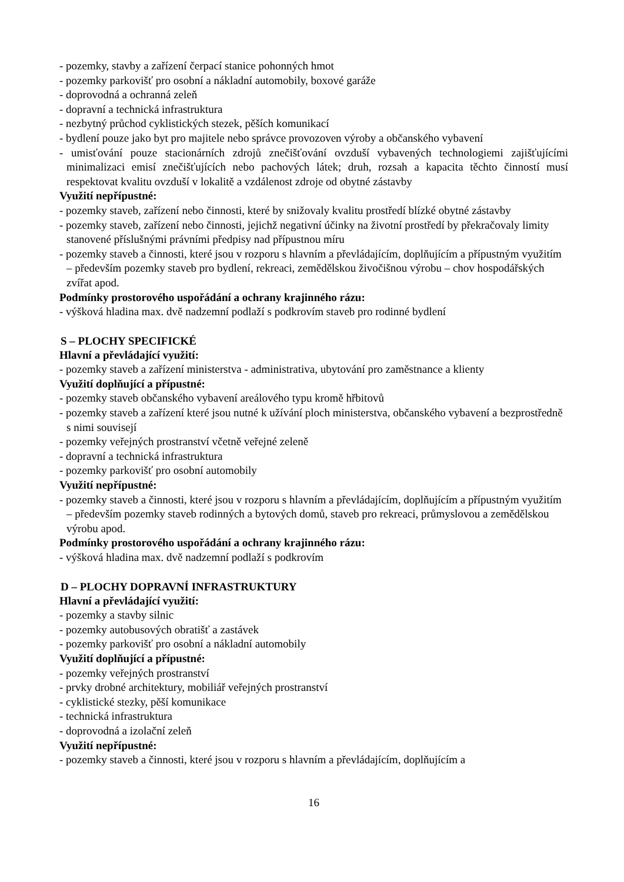- pozemky, stavby a zařízení čerpací stanice pohonných hmot
- pozemky parkovišť pro osobní a nákladní automobily, boxové garáže
- doprovodná a ochranná zeleň
- dopravní a technická infrastruktura
- nezbytný průchod cyklistických stezek, pěších komunikací
- bydlení pouze jako byt pro majitele nebo správce provozoven výroby a občanského vybavení
- umisťování pouze stacionárních zdrojů znečišťování ovzduší vybavených technologiemi zajišťujícími minimalizaci emisí znečišťujících nebo pachových látek; druh, rozsah a kapacita těchto činností musí respektovat kvalitu ovzduší v lokalitě a vzdálenost zdroje od obytné zástavby
Využití nepřípustné:
- pozemky staveb, zařízení nebo činnosti, které by snižovaly kvalitu prostředí blízké obytné zástavby
- pozemky staveb, zařízení nebo činnosti, jejichž negativní účinky na životní prostředí by překračovaly limity stanovené příslušnými právními předpisy nad přípustnou míru
- pozemky staveb a činnosti, které jsou v rozporu s hlavním a převládajícím, doplňujícím a přípustným využitím – především pozemky staveb pro bydlení, rekreaci, zemědělskou živočišnou výrobu – chov hospodářských zvířat apod.
Podmínky prostorového uspořádání a ochrany krajinného rázu:
- výšková hladina max. dvě nadzemní podlaží s podkrovím staveb pro rodinné bydlení
S – PLOCHY SPECIFICKÉ
Hlavní a převládající využití:
- pozemky staveb a zařízení ministerstva - administrativa, ubytování pro zaměstnance a klienty
Využití doplňující a přípustné:
- pozemky staveb občanského vybavení areálového typu kromě hřbitovů
- pozemky staveb a zařízení které jsou nutné k užívání ploch ministerstva, občanského vybavení a bezprostředně s nimi souvisejí
- pozemky veřejných prostranství včetně veřejné zeleně
- dopravní a technická infrastruktura
- pozemky parkovišť pro osobní automobily
Využití nepřípustné:
- pozemky staveb a činnosti, které jsou v rozporu s hlavním a převládajícím, doplňujícím a přípustným využitím – především pozemky staveb rodinných a bytových domů, staveb pro rekreaci, průmyslovou a zemědělskou výrobu apod.
Podmínky prostorového uspořádání a ochrany krajinného rázu:
- výšková hladina max. dvě nadzemní podlaží s podkrovím
D – PLOCHY DOPRAVNÍ INFRASTRUKTURY
Hlavní a převládající využití:
- pozemky a stavby silnic
- pozemky autobusových obratišť a zastávek
- pozemky parkovišť pro osobní a nákladní automobily
Využití doplňující a přípustné:
- pozemky veřejných prostranství
- prvky drobné architektury, mobiliář veřejných prostranství
- cyklistické stezky, pěší komunikace
- technická infrastruktura
- doprovodná a izolační zeleň
Využití nepřípustné:
- pozemky staveb a činnosti, které jsou v rozporu s hlavním a převládajícím, doplňujícím a
16